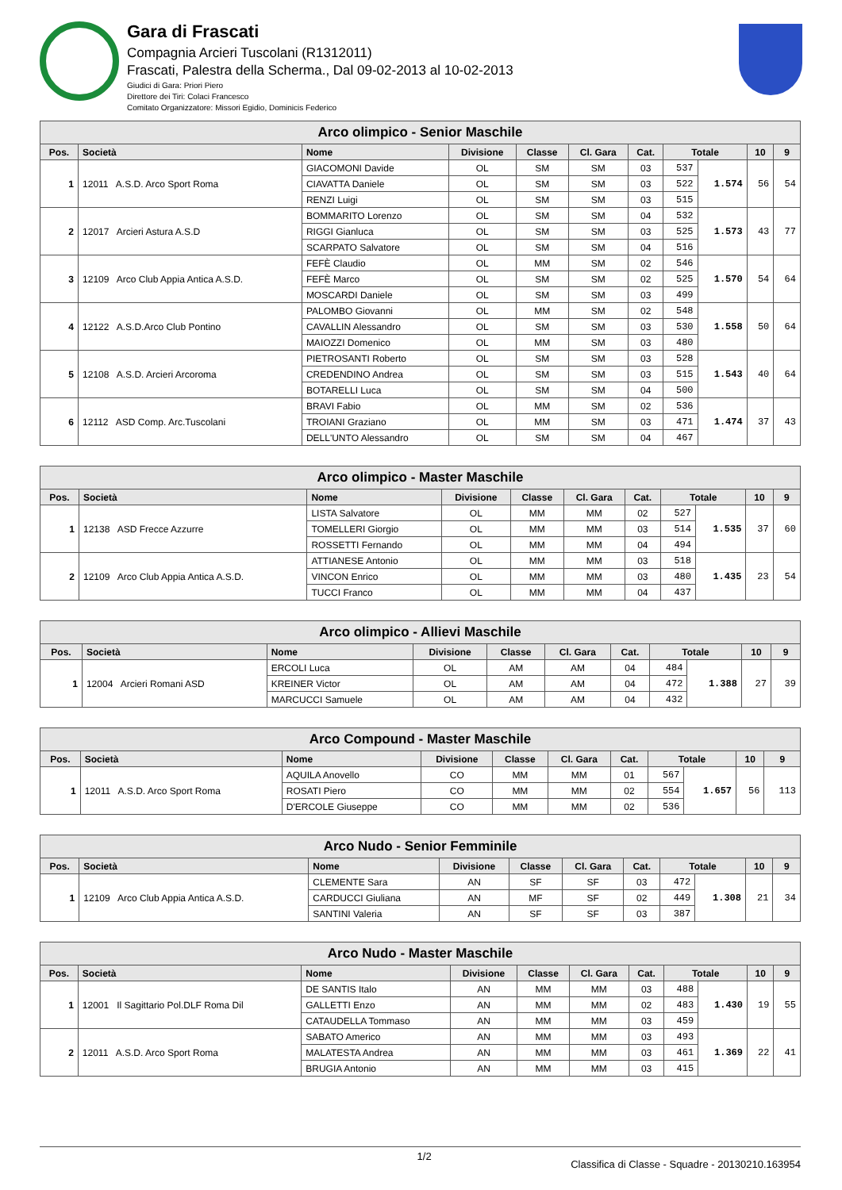Gara di Frascati
Compagnia Arcieri Tuscolani (R1312011)
Frascati, Palestra della Scherma., Dal 09-02-2013 al 10-02-2013
Giudici di Gara: Priori Piero
Direttore dei Tiri: Colaci Francesco
Comitato Organizzatore: Missori Egidio, Dominicis Federico
| Arco olimpico - Senior Maschile | | | | | | | | | | |
| --- | --- | --- | --- | --- | --- | --- | --- | --- | --- | --- |
| Pos. | Società | Nome | Divisione | Classe | Cl. Gara | Cat. | Totale | | 10 | 9 |
| 1 | 12011 A.S.D. Arco Sport Roma | GIACOMONI Davide | OL | SM | SM | 03 | 537 | 1.574 | 56 | 54 |
| | | CIAVATTA Daniele | OL | SM | SM | 03 | 522 | | | |
| | | RENZI Luigi | OL | SM | SM | 03 | 515 | | | |
| 2 | 12017 Arcieri Astura A.S.D | BOMMARITO Lorenzo | OL | SM | SM | 04 | 532 | 1.573 | 43 | 77 |
| | | RIGGI Gianluca | OL | SM | SM | 03 | 525 | | | |
| | | SCARPATO Salvatore | OL | SM | SM | 04 | 516 | | | |
| 3 | 12109 Arco Club Appia Antica A.S.D. | FEFÈ Claudio | OL | MM | SM | 02 | 546 | 1.570 | 54 | 64 |
| | | FEFÈ Marco | OL | SM | SM | 02 | 525 | | | |
| | | MOSCARDI Daniele | OL | SM | SM | 03 | 499 | | | |
| 4 | 12122 A.S.D.Arco Club Pontino | PALOMBO Giovanni | OL | MM | SM | 02 | 548 | 1.558 | 50 | 64 |
| | | CAVALLIN Alessandro | OL | SM | SM | 03 | 530 | | | |
| | | MAIOZZI Domenico | OL | MM | SM | 03 | 480 | | | |
| 5 | 12108 A.S.D. Arcieri Arcoroma | PIETROSANTI Roberto | OL | SM | SM | 03 | 528 | 1.543 | 40 | 64 |
| | | CREDENDINO Andrea | OL | SM | SM | 03 | 515 | | | |
| | | BOTARELLI Luca | OL | SM | SM | 04 | 500 | | | |
| 6 | 12112 ASD Comp. Arc.Tuscolani | BRAVI Fabio | OL | MM | SM | 02 | 536 | 1.474 | 37 | 43 |
| | | TROIANI Graziano | OL | MM | SM | 03 | 471 | | | |
| | | DELL'UNTO Alessandro | OL | SM | SM | 04 | 467 | | | |
| Arco olimpico - Master Maschile | | | | | | | | | | |
| --- | --- | --- | --- | --- | --- | --- | --- | --- | --- | --- |
| Pos. | Società | Nome | Divisione | Classe | Cl. Gara | Cat. | Totale | | 10 | 9 |
| 1 | 12138 ASD Frecce Azzurre | LISTA Salvatore | OL | MM | MM | 02 | 527 | 1.535 | 37 | 60 |
| | | TOMELLERI Giorgio | OL | MM | MM | 03 | 514 | | | |
| | | ROSSETTI Fernando | OL | MM | MM | 04 | 494 | | | |
| 2 | 12109 Arco Club Appia Antica A.S.D. | ATTIANESE Antonio | OL | MM | MM | 03 | 518 | 1.435 | 23 | 54 |
| | | VINCON Enrico | OL | MM | MM | 03 | 480 | | | |
| | | TUCCI Franco | OL | MM | MM | 04 | 437 | | | |
| Arco olimpico - Allievi Maschile | | | | | | | | | | |
| --- | --- | --- | --- | --- | --- | --- | --- | --- | --- | --- |
| Pos. | Società | Nome | Divisione | Classe | Cl. Gara | Cat. | Totale | | 10 | 9 |
| 1 | 12004 Arcieri Romani ASD | ERCOLI Luca | OL | AM | AM | 04 | 484 | 1.388 | 27 | 39 |
| | | KREINER Victor | OL | AM | AM | 04 | 472 | | | |
| | | MARCUCCI Samuele | OL | AM | AM | 04 | 432 | | | |
| Arco Compound - Master Maschile | | | | | | | | | | |
| --- | --- | --- | --- | --- | --- | --- | --- | --- | --- | --- |
| Pos. | Società | Nome | Divisione | Classe | Cl. Gara | Cat. | Totale | | 10 | 9 |
| 1 | 12011 A.S.D. Arco Sport Roma | AQUILA Anovello | CO | MM | MM | 01 | 567 | 1.657 | 56 | 113 |
| | | ROSATI Piero | CO | MM | MM | 02 | 554 | | | |
| | | D'ERCOLE Giuseppe | CO | MM | MM | 02 | 536 | | | |
| Arco Nudo - Senior Femminile | | | | | | | | | | |
| --- | --- | --- | --- | --- | --- | --- | --- | --- | --- | --- |
| Pos. | Società | Nome | Divisione | Classe | Cl. Gara | Cat. | Totale | | 10 | 9 |
| 1 | 12109 Arco Club Appia Antica A.S.D. | CLEMENTE Sara | AN | SF | SF | 03 | 472 | 1.308 | 21 | 34 |
| | | CARDUCCI Giuliana | AN | MF | SF | 02 | 449 | | | |
| | | SANTINI Valeria | AN | SF | SF | 03 | 387 | | | |
| Arco Nudo - Master Maschile | | | | | | | | | | |
| --- | --- | --- | --- | --- | --- | --- | --- | --- | --- | --- |
| Pos. | Società | Nome | Divisione | Classe | Cl. Gara | Cat. | Totale | | 10 | 9 |
| 1 | 12001 Il Sagittario Pol.DLF Roma Dil | DE SANTIS Italo | AN | MM | MM | 03 | 488 | 1.430 | 19 | 55 |
| | | GALLETTI Enzo | AN | MM | MM | 02 | 483 | | | |
| | | CATAUDELLA Tommaso | AN | MM | MM | 03 | 459 | | | |
| 2 | 12011 A.S.D. Arco Sport Roma | SABATO Americo | AN | MM | MM | 03 | 493 | 1.369 | 22 | 41 |
| | | MALATESTA Andrea | AN | MM | MM | 03 | 461 | | | |
| | | BRUGIA Antonio | AN | MM | MM | 03 | 415 | | | |
1/2 Classifica di Classe - Squadre - 20130210.163954